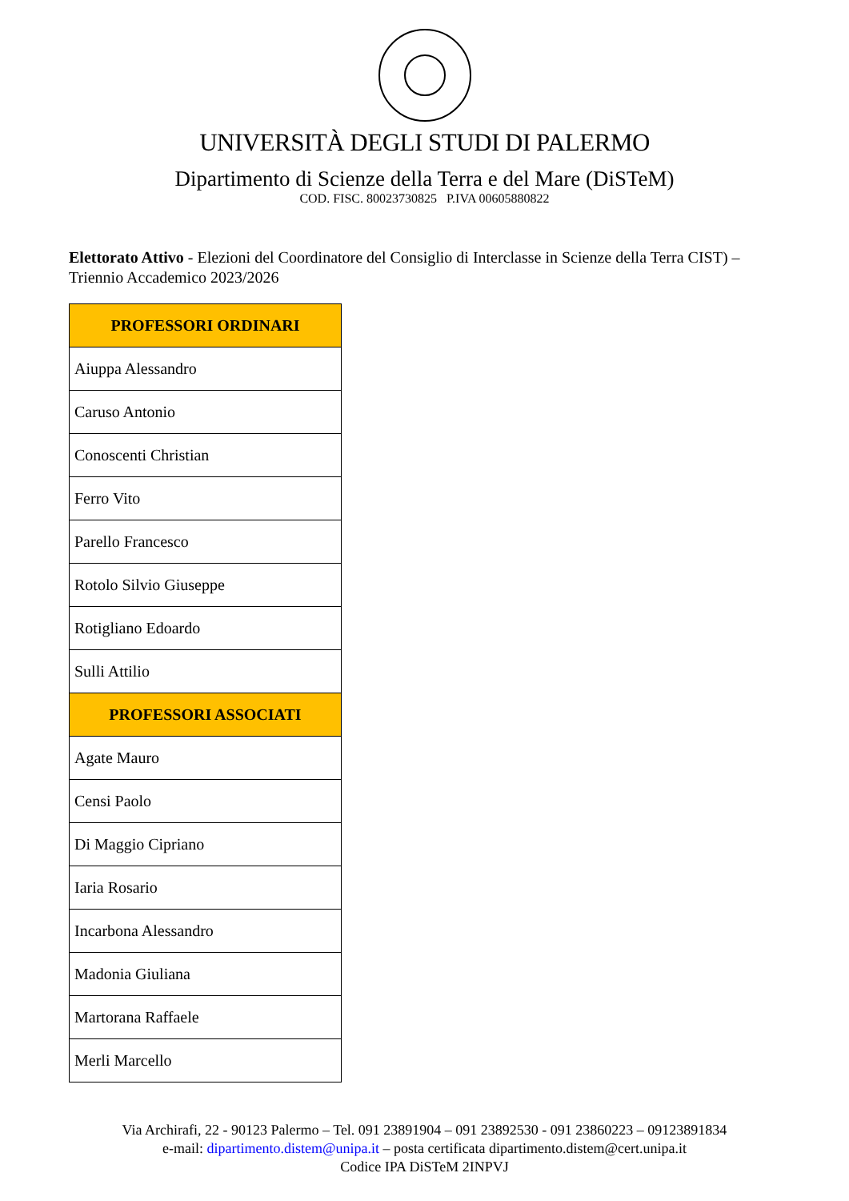UNIVERSITÀ DEGLI STUDI DI PALERMO
Dipartimento di Scienze della Terra e del Mare (DiSTeM)
COD. FISC. 80023730825 P.IVA 00605880822
Elettorato Attivo - Elezioni del Coordinatore del Consiglio di Interclasse in Scienze della Terra CIST) – Triennio Accademico 2023/2026
| PROFESSORI ORDINARI |
| --- |
| Aiuppa Alessandro |
| Caruso Antonio |
| Conoscenti Christian |
| Ferro Vito |
| Parello Francesco |
| Rotolo Silvio Giuseppe |
| Rotigliano Edoardo |
| Sulli Attilio |
| PROFESSORI ASSOCIATI |
| Agate Mauro |
| Censi Paolo |
| Di Maggio Cipriano |
| Iaria Rosario |
| Incarbona Alessandro |
| Madonia Giuliana |
| Martorana Raffaele |
| Merli Marcello |
Via Archirafi, 22 - 90123 Palermo – Tel. 091 23891904 – 091 23892530 - 091 23860223 – 09123891834
e-mail: dipartimento.distem@unipa.it – posta certificata dipartimento.distem@cert.unipa.it
Codice IPA DiSTeM 2INPVJ